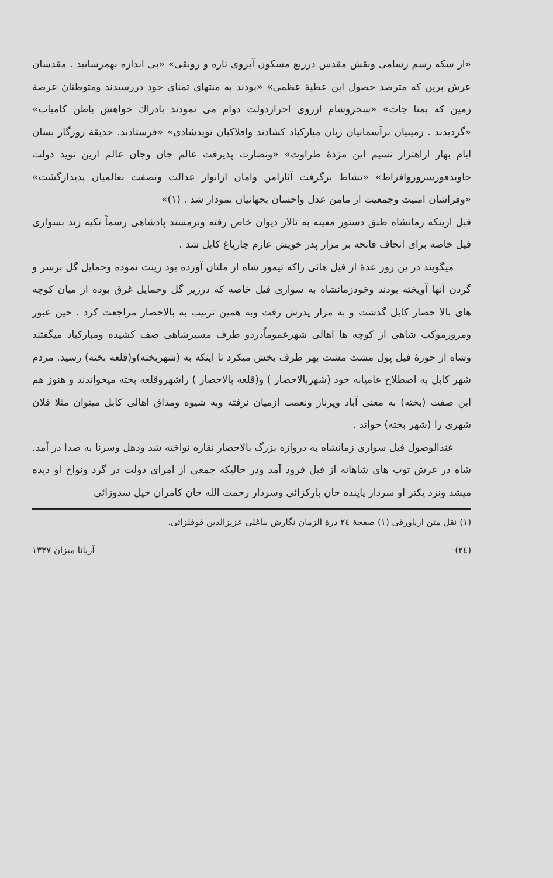«از سکه رسم رسامی ونقش مقدس درربع مسکون آبروی تازه و رونقی» «بی اندازه بهمرسانید . مقدسان عرش برین که مترصد حصول این عطیهٔ عظمی» «بودند به منتهای تمنای خود دررسیدند ومتوطنان عرصهٔ زمین که بمنا جات» «سحروشام ازروی احرازدولت دوام می نمودند بادراك خواهش باطن کامیاب» «گردیدند . زمینیان برآسمانیان زبان مبارکباد کشادند وافلاکیان نویدشادی» «فرستادند. حدیقهٔ روزگار بسان ایام بهار ازاهتزاز نسیم این مژدهٔ طراوت» «ونضارت پذیرفت عالم جان وجان عالم ازین نوید دولت جاویدفورسروروافراط» «نشاط برگرفت آثارامن وامان ازانوار عدالت ونصفت بعالمیان پدیدارگشت» «وفراشان امنیت وجمعیت از مامن عدل واحسان بجهانیان نمودار شد . (۱)»
قبل ازینکه زمانشاه طبق دستور معینه به تالار دیوان خاص رفته وبرمسند پادشاهی رسماً تکیه زند بسواری فیل خاصه برای انحاف فاتحه بر مزار پدر خویش عازم چارباغ کابل شد .
میگویند در ین روز عدهٔ از فیل هائی راکه تیمور شاه از ملتان آورده بود زینت نموده وحمایل گل برسر و گردن آنها آویخته بودند وخودزمانشاه به سواری فیل خاصه که درزیر گل وحمایل غرق بوده از میان کوچه های بالا حصار کابل گذشت و به مزار پدرش رفت وبه همین ترتیب به بالاحصار مراجعت کرد . حین عبور ومرورموکب شاهی از کوچه ها اهالی شهرعموماًدردو طرف مسیرشاهی صف کشیده ومبارکباد میگفتند وشاه از حوزهٔ فیل پول مشت مشت بهر طرف بخش میکرد تا اینکه به (شهربخته)و(قلعه بخته) رسید. مردم شهر کابل به اصطلاح عامیانه خود (شهربالاحصار ) و(قلعه بالاحصار ) راشهروقلعه بخته میخواندند و هنوز هم این صفت (بخته) به معنی آباد وپرناز ونعمت ازمیان نرفته وبه شیوه ومذاق اهالی کابل میتوان مثلا فلان شهری را (شهر بخته) خواند .
عندالوصول فیل سواری زمانشاه به دروازه بزرگ بالاحصار نقاره نواخته شد ودهل وسرنا به صدا در آمد. شاه در غرش توپ های شاهانه از فیل فرود آمد ودر حالیکه جمعی از امرای دولت در گرد ونواح او دیده میشد ونزد یکتر او سردار پاینده خان بارکزائی وسردار رحمت الله خان کامران خیل سدوزائی
(۱) نقل متن ازپاورقی (۱) صفحهٔ ۲٤ درة الزمان نگارش بناغلی عزیزالدین فوفلزائی.
(۲٤) آریانا میزان ۱۳۳۷